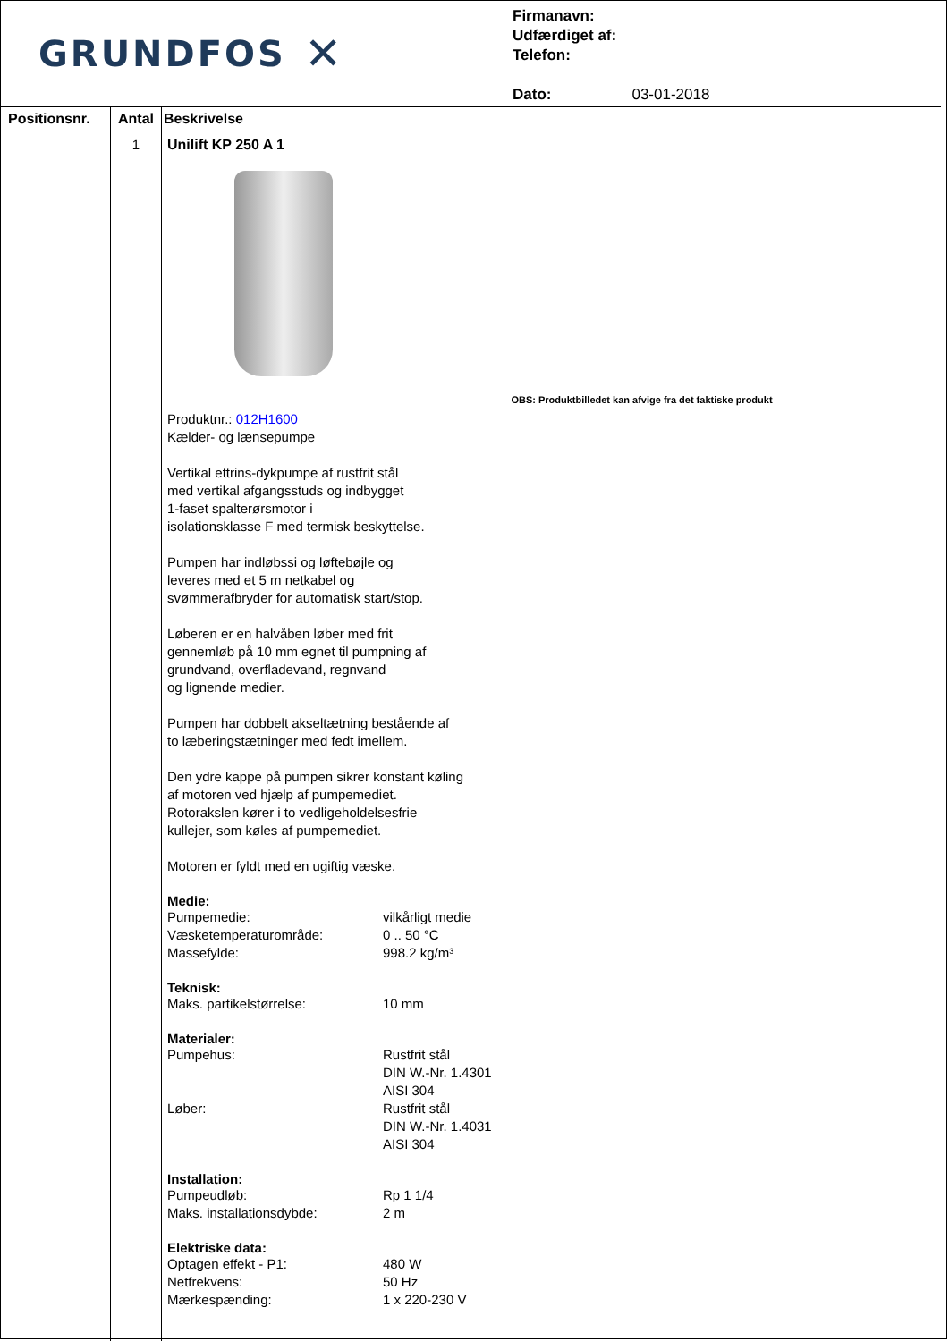GRUNDFOS ✕
Firmanavn:
Udfærdiget af:
Telefon:
Dato: 03-01-2018
| Positionsnr. | Antal | Beskrivelse |
| --- | --- | --- |
| | 1 | Unilift KP 250 A 1 OBS: Produktbilledet kan afvige fra det faktiske produkt Produktnr.: 012H1600 Kælder- og lænsepumpe Vertikal ettrins-dykpumpe af rustfrit stål med vertikal afgangsstuds og indbygget 1-faset spalterørsmotor i isolationsklasse F med termisk beskyttelse. Pumpen har indløbssi og løftebøjle og leveres med et 5 m netkabel og svømmerafbryder for automatisk start/stop. Løberen er en halvåben løber med frit gennemløb på 10 mm egnet til pumpning af grundvand, overfladevand, regnvand og lignende medier. Pumpen har dobbelt akseltætning bestående af to læberingstætninger med fedt imellem. Den ydre kappe på pumpen sikrer konstant køling af motoren ved hjælp af pumpemediet. Rotorakslen kører i to vedligeholdelsesfrie kullejer, som køles af pumpemediet. Motoren er fyldt med en ugiftig væske. Medie: Pumpemedie: vilkårligt medie Væsketemperaturområde: 0 .. 50 °C Massefylde: 998.2 kg/m³ Teknisk: Maks. partikelstørrelse: 10 mm Materialer: Pumpehus: Rustfrit stål DIN W.-Nr. 1.4301 AISI 304 Løber: Rustfrit stål DIN W.-Nr. 1.4031 AISI 304 Installation: Pumpeudløb: Rp 1 1/4 Maks. installationsdybde: 2 m Elektriske data: Optagen effekt - P1: 480 W Netfrekvens: 50 Hz Mærkespænding: 1 x 220-230 V |